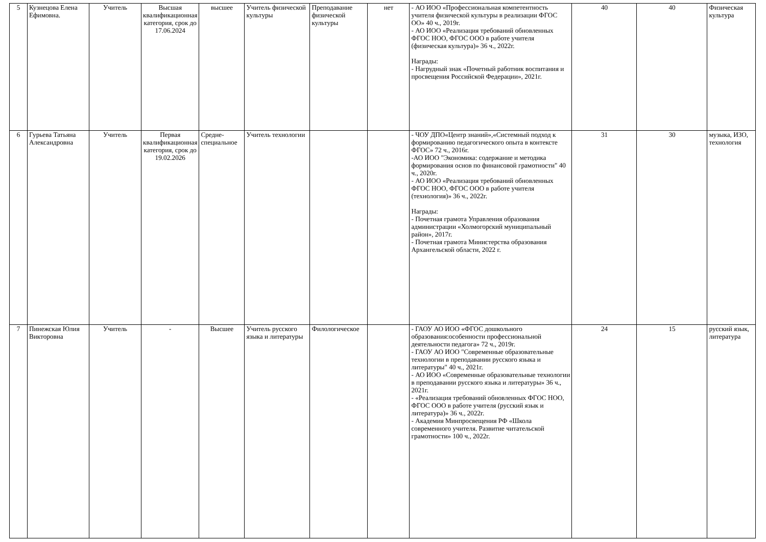| 5 | Кузнецова Елена Ефимовна. | Учитель | Высшая квалификационная категория, срок до 17.06.2024 | высшее | Учитель физической культуры | Преподавание физической культуры | нет | - АО ИОО «Профессиональная компетентность учителя физической культуры в реализации ФГОС ОО» 40 ч., 2019г. - АО ИОО «Реализация требований обновленных ФГОС НОО, ФГОС ООО в работе учителя (физическая культура)» 36 ч., 2022г. Награды: - Нагрудный знак «Почетный работник воспитания и просвещения Российской Федерации», 2021г. | 40 | 40 | Физическая культура |
| 6 | Гурьева Татьяна Александровна | Учитель | Первая квалификационная категория, срок до 19.02.2026 | Средне-специальное | Учитель технологии | | | - ЧОУ ДПО«Центр знаний»,«Системный подход к формированию педагогического опыта в контексте ФГОС» 72 ч., 2016г. -АО ИОО "Экономика: содержание и методика формирования основ по финансовой грамотности" 40 ч., 2020г. - АО ИОО «Реализация требований обновленных ФГОС НОО, ФГОС ООО в работе учителя (технология)» 36 ч., 2022г. Награды: - Почетная грамота Управления образования администрации «Холмогорский муниципальный район», 2017г. - Почетная грамота Министерства образования Архангельской области, 2022 г. | 31 | 30 | музыка, ИЗО, технология |
| 7 | Пинежская Юлия Викторовна | Учитель | - | Высшее | Учитель русского языка и литературы | Филологическое | | - ГАОУ АО ИОО «ФГОС дошкольного образования:особенности профессиональной деятельности педагога» 72 ч., 2019г. - ГАОУ АО ИОО "Современные образовательные технологии в преподавании русского языка и литературы" 40 ч., 2021г. - АО ИОО «Современные образовательные технологии в преподавании русского языка и литературы» 36 ч., 2021г. - «Реализация требований обновленных ФГОС НОО, ФГОС ООО в работе учителя (русский язык и литература)» 36 ч., 2022г. - Академия Минпросвещения РФ «Школа современного учителя. Развитие читательской грамотности» 100 ч., 2022г. | 24 | 15 | русский язык, литература |